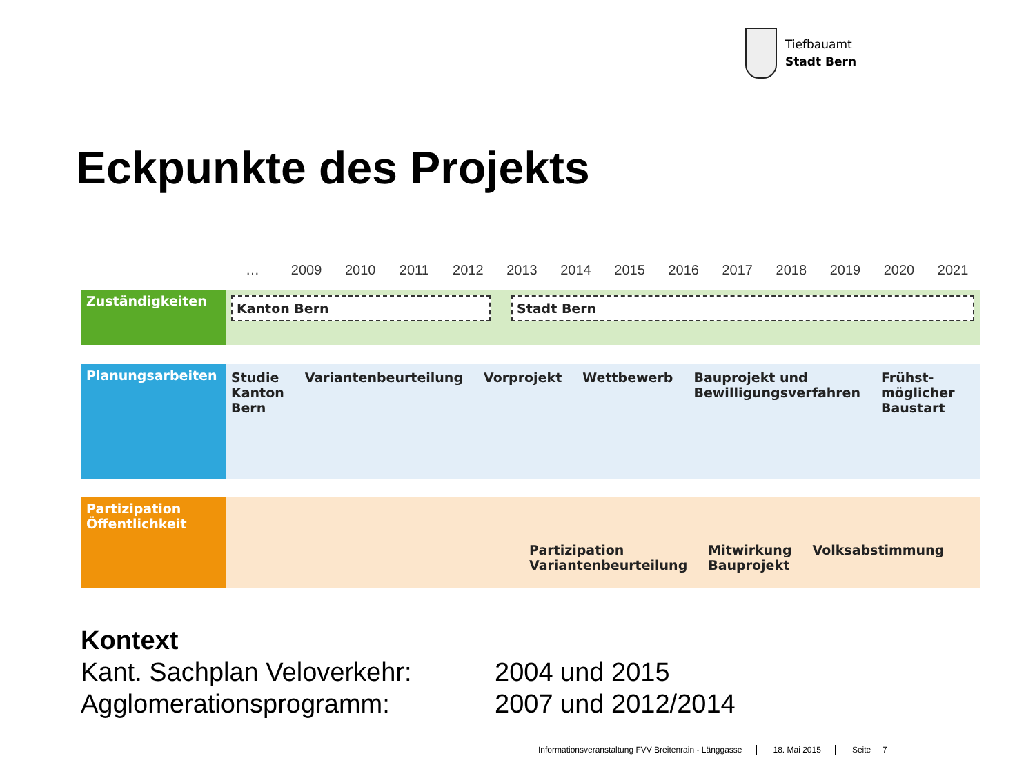Tiefbauamt
Stadt Bern
Eckpunkte des Projekts
… 2009 2010 2011 2012 2013 2014 2015 2016 2017 2018 2019 2020 2021
Zuständigkeiten
Kanton Bern Stadt Bern
Planungsarbeiten
Studie
Kanton
Bern Variantenbeurteilung Vorprojekt Wettbewerb Bauprojekt und
Bewilligungsverfahren Frühst-
möglicher
Baustart
Partizipation
Öffentlichkeit
Partizipation
Variantenbeurteilung Mitwirkung
Bauprojekt Volksabstimmung
Kontext
| Kant. Sachplan Veloverkehr: | 2004 und 2015 |
| Agglomerationsprogramm: | 2007 und 2012/2014 |
Informationsveranstaltung FVV Breitenrain - Länggasse 18. Mai 2015 Seite 7